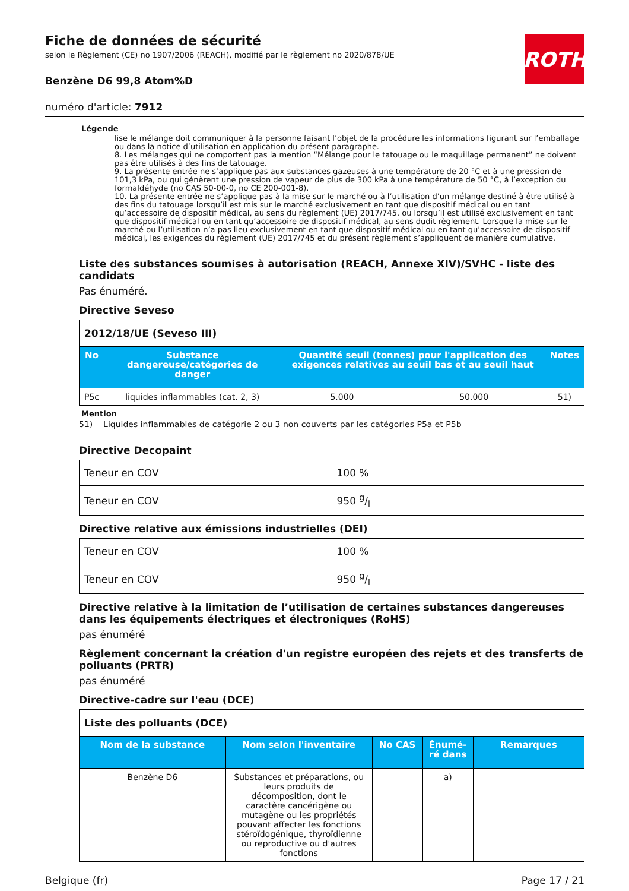Fiche de données de sécurité
selon le Règlement (CE) no 1907/2006 (REACH), modifié par le règlement no 2020/878/UE
ROTH
Benzène D6 99,8 Atom%D
numéro d'article: 7912
Légende
lise le mélange doit communiquer à la personne faisant l’objet de la procédure les informations figurant sur l’emballage ou dans la notice d’utilisation en application du présent paragraphe.
8. Les mélanges qui ne comportent pas la mention “Mélange pour le tatouage ou le maquillage permanent” ne doivent pas être utilisés à des fins de tatouage.
9. La présente entrée ne s’applique pas aux substances gazeuses à une température de 20 °C et à une pression de 101,3 kPa, ou qui génèrent une pression de vapeur de plus de 300 kPa à une température de 50 °C, à l’exception du formaldéhyde (no CAS 50-00-0, no CE 200-001-8).
10. La présente entrée ne s’applique pas à la mise sur le marché ou à l’utilisation d’un mélange destiné à être utilisé à des fins du tatouage lorsqu’il est mis sur le marché exclusivement en tant que dispositif médical ou en tant qu’accessoire de dispositif médical, au sens du règlement (UE) 2017/745, ou lorsqu’il est utilisé exclusivement en tant que dispositif médical ou en tant qu’accessoire de dispositif médical, au sens dudit règlement. Lorsque la mise sur le marché ou l’utilisation n’a pas lieu exclusivement en tant que dispositif médical ou en tant qu’accessoire de dispositif médical, les exigences du règlement (UE) 2017/745 et du présent règlement s’appliquent de manière cumulative.
Liste des substances soumises à autorisation (REACH, Annexe XIV)/SVHC - liste des candidats
Pas énuméré.
Directive Seveso
| 2012/18/UE (Seveso III) | | | | |
| No | Substance dangereuse/catégories de danger | Quantité seuil (tonnes) pour l'application des exigences relatives au seuil bas et au seuil haut | | Notes |
| P5c | liquides inflammables (cat. 2, 3) | 5.000 | 50.000 | 51) |
Mention
51) Liquides inflammables de catégorie 2 ou 3 non couverts par les catégories P5a et P5b
Directive Decopaint
| Teneur en COV | 100 % |
| Teneur en COV | 950 g/l |
Directive relative aux émissions industrielles (DEI)
| Teneur en COV | 100 % |
| Teneur en COV | 950 g/l |
Directive relative à la limitation de l’utilisation de certaines substances dangereuses dans les équipements électriques et électroniques (RoHS)
pas énuméré
Règlement concernant la création d'un registre européen des rejets et des transferts de polluants (PRTR)
pas énuméré
Directive-cadre sur l'eau (DCE)
| Liste des polluants (DCE) | | | | |
| Nom de la substance | Nom selon l'inventaire | No CAS | Énumé-ré dans | Remarques |
| Benzène D6 | Substances et préparations, ou leurs produits de décomposition, dont le caractère cancérigène ou mutagène ou les propriétés pouvant affecter les fonctions stéroïdogénique, thyroïdienne ou reproductive ou d'autres fonctions | | a) | |
Belgique (fr) Page 17 / 21